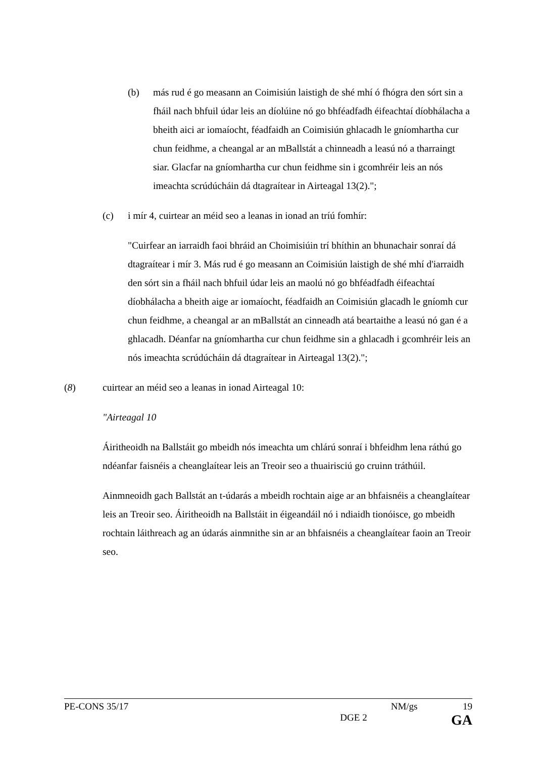(b) más rud é go measann an Coimisiún laistigh de shé mhí ó fhógra den sórt sin a fháil nach bhfuil údar leis an díolúine nó go bhféadfadh éifeachtaí díobhálacha a bheith aici ar iomaíocht, féadfaidh an Coimisiún ghlacadh le gníomhartha cur chun feidhme, a cheangal ar an mBallstát a chinneadh a leasú nó a tharraingt siar. Glacfar na gníomhartha cur chun feidhme sin i gcomhréir leis an nós imeachta scrúdúcháin dá dtagraítear in Airteagal 13(2).";
(c) i mír 4, cuirtear an méid seo a leanas in ionad an tríú fomhír:
"Cuirfear an iarraidh faoi bhráid an Choimisiúin trí bhíthin an bhunachair sonraí dá dtagraítear i mír 3. Más rud é go measann an Coimisiún laistigh de shé mhí d'iarraidh den sórt sin a fháil nach bhfuil údar leis an maolú nó go bhféadfadh éifeachtaí díobhálacha a bheith aige ar iomaíocht, féadfaidh an Coimisiún glacadh le gníomh cur chun feidhme, a cheangal ar an mBallstát an cinneadh atá beartaithe a leasú nó gan é a ghlacadh. Déanfar na gníomhartha cur chun feidhme sin a ghlacadh i gcomhréir leis an nós imeachta scrúdúcháin dá dtagraítear in Airteagal 13(2).";
(8) cuirtear an méid seo a leanas in ionad Airteagal 10:
"Airteagal 10
Áiritheoidh na Ballstáit go mbeidh nós imeachta um chlárú sonraí i bhfeidhm lena ráthú go ndéanfar faisnéis a cheanglaítear leis an Treoir seo a thuairisciú go cruinn tráthúil.
Ainmneoidh gach Ballstát an t-údarás a mbeidh rochtain aige ar an bhfaisnéis a cheanglaítear leis an Treoir seo. Áiritheoidh na Ballstáit in éigeandáil nó i ndiaidh tionóisce, go mbeidh rochtain láithreach ag an údarás ainmnithe sin ar an bhfaisnéis a cheanglaítear faoin an Treoir seo.
PE-CONS 35/17 NM/gs 19
DGE 2 GA